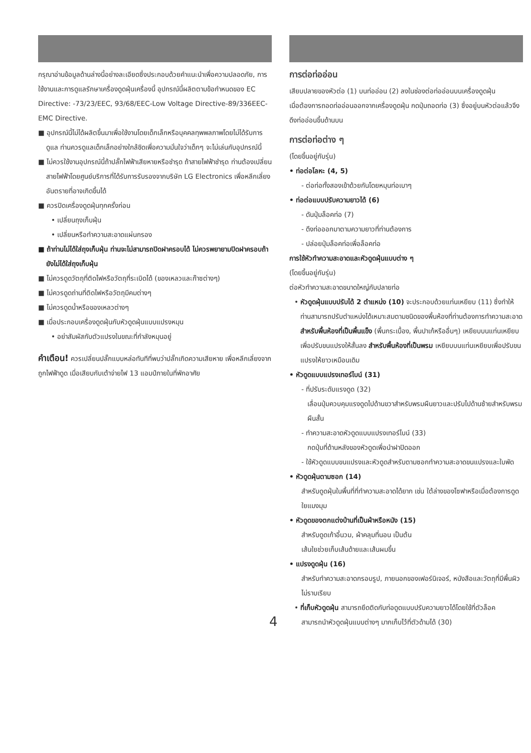กรุณาอ่านข้อมูลด้านล่างนี้อย่างละเอียดซึ่งประกอบด้วยคำแนะนำเพื่อความปลอดภัย, การใช้งานและการดูแลรักษาเครื่องดูดฝุ่นเครื่องนี้ อุปกรณ์นี้ผลิตตามข้อกำหนดของ EC Directive: -73/23/EEC, 93/68/EEC-Low Voltage Directive-89/336EEC-EMC Directive.
■ อุปกรณ์นี้ไม่ได้ผลิตขึ้นมาเพื่อใช้งานโดยเด็กเล็กหรือบุคคลทุพพลภาพโดยไม่ได้รับการดูแล ท่านควรดูแลเด็กเล็กอย่างใกล้ชิดเพื่อความมั่นใจว่าเด็กๆ จะไม่เล่นกับอุปกรณ์นี้
■ ไม่ควรใช้งานอุปกรณ์นี้ถ้าปลั๊กไฟฟ้าเสียหายหรือชำรุด ถ้าสายไฟฟ้าชำรุด ท่านต้องเปลี่ยนสายไฟฟ้าโดยศูนย์บริการที่ได้รับการรับรองจากบริษัท LG Electronics เพื่อหลีกเลี่ยงอันตรายที่อาจเกิดขึ้นได้
■ ควรปิดเครื่องดูดฝุ่นทุกครั้งก่อน
• เปลี่ยนถุงเก็บฝุ่น
• เปลี่ยนหรือทำความสะอาดแผ่นกรอง
■ ถ้าท่านไม่ได้ใส่ถุงเก็บฝุ่น ท่านจะไม่สามารถปิดฝาครอบได้ ไม่ควรพยายามปิดฝาครอบถ้ายังไม่ได้ใส่ถุงเก็บฝุ่น
■ ไม่ควรดูดวัตถุที่ติดไฟหรือวัตถุที่ระเบิดได้ (ของเหลวและก๊าซต่างๆ)
■ ไม่ควรดูดถ่านที่ติดไฟหรือวัตถุมีคมต่างๆ
■ ไม่ควรดูดน้ำหรือของเหลวต่างๆ
■ เมื่อประกอบเครื่องดูดฝุ่นกับหัวดูดฝุ่นแบบแปรงหมุน
• อย่าสัมผัสกับตัวแปรงในขณะที่กำลังหมุนอยู่
คำเตือน! ควรเปลี่ยนปลั๊กแบบหล่อทันทีที่พบว่าปลั๊กเกิดความเสียหาย เพื่อหลีกเลี่ยงจากถูกไฟฟ้าดูด เมื่อเสียบกับเต้าจ่ายไฟ 13 แอมป์ภายในที่พักอาศัย
การต่อท่ออ่อน
เสียบปลายของหัวต่อ (1) บนท่ออ่อน (2) ลงในช่องต่อท่ออ่อนบนเครื่องดูดฝุ่น
เมื่อต้องการถอดท่ออ่อนออกจากเครื่องดูดฝุ่น กดปุ่มถอดท่อ (3) ซึ่งอยู่บนหัวต่อแล้วจึงดึงท่ออ่อนขึ้นด้านบน
การต่อท่อต่าง ๆ
(โดยขึ้นอยู่กับรุ่น)
• ท่อต่อโลหะ (4, 5)
- ต่อท่อทั้งสองเข้าด้วยกันโดยหมุนท่อเบาๆ
• ท่อต่อแบบปรับความยาวได้ (6)
- ดันปุ่มล็อคท่อ (7)
- ดึงท่อออกมาตามความยาวที่ท่านต้องการ
- ปล่อยปุ่มล็อคท่อเพื่อล็อคท่อ
การใช้หัวทำความสะอาดและหัวดูดฝุ่นแบบต่าง ๆ
(โดยขึ้นอยู่กับรุ่น)
ต่อหัวทำความสะอาดขนาดใหญ่กับปลายท่อ
• หัวดูดฝุ่นแบบปรับได้ 2 ตำแหน่ง (10) จะประกอบด้วยแท่นเหยียบ (11) ซึ่งทำให้ท่านสามารถปรับตำแหน่งได้เหมาะสมตามชนิดของพื้นห้องที่ท่านต้องการทำความสะอาด สำหรับพื้นห้องที่เป็นพื้นแข็ง (พื้นกระเบื้อง, พื้นปาเก้หรืออื่นๆ) เหยียบบนแท่นเหยียบเพื่อปรับขนแปรงให้สั้นลง สำหรับพื้นห้องที่เป็นพรม เหยียบบนแท่นเหยียบเพื่อปรับขนแปรงให้ยาวเหมือนเดิม
• หัวดูดแบบแปรงเทอร์ไบน์ (31)
- ที่ปรับระดับแรงดูด (32)
เลื่อนปุ่มควบคุมแรงดูดไปด้านขวาสำหรับพรมผืนยาวและปรับไปด้านซ้ายสำหรับพรมผืนสั้น
- ทำความสะอาดหัวดูดแบบแปรงเทอร์ไบน์ (33)
กดปุ่มที่ด้านหลังของหัวดูดเพื่อนำฝาปิดออก
- ใช้หัวดูดแบบขนแปรงและหัวดูดสำหรับตามซอกทำความสะอาดขนแปรงและใบพัด
• หัวดูดฝุ่นตามซอก (14)
สำหรับดูดฝุ่นในพื้นที่ที่ทำความสะอาดได้ยาก เช่น ใต้ล่างของโซฟาหรือเมื่อต้องการดูดใยแมงมุม
• หัวดูดของตกแต่งบ้านที่เป็นผ้าหรือหนัง (15)
สำหรับดูดเก้าอี้นวม, ผ้าคลุมที่นอน เป็นต้น
เส้นใยช่วยเก็บเส้นด้ายและเส้นผมขึ้น
• แปรงดูดฝุ่น (16)
สำหรับทำความสะอาดกรอบรูป, ภายนอกของเฟอร์นิเจอร์, หนังสือและวัตถุที่มีพื้นผิวไม่ราบเรียบ
• ที่เก็บหัวดูดฝุ่น สามารถยึดติดกับท่อดูดแบบปรับความยาวได้โดยใช้ที่ตัวล็อค
สามารถนำหัวดูดฝุ่นแบบต่างๆ มากเก็บไว้ที่ตัวด้ามได้ (30)
4